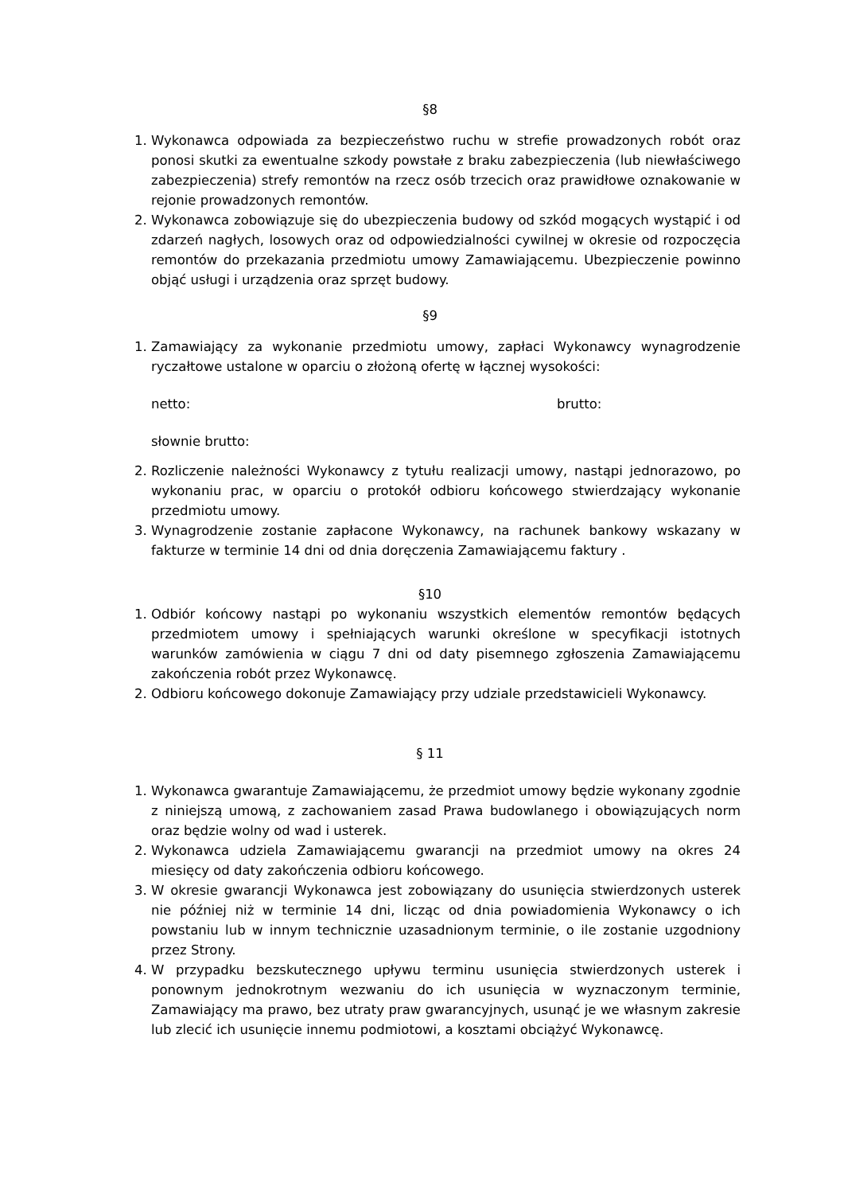§8
1. Wykonawca odpowiada za bezpieczeństwo ruchu w strefie prowadzonych robót oraz ponosi skutki za ewentualne szkody powstałe z braku zabezpieczenia (lub niewłaściwego zabezpieczenia) strefy remontów na rzecz osób trzecich oraz prawidłowe oznakowanie w rejonie prowadzonych remontów.
2. Wykonawca zobowiązuje się do ubezpieczenia budowy od szkód mogących wystąpić i od zdarzeń nagłych, losowych oraz od odpowiedzialności cywilnej w okresie od rozpoczęcia remontów do przekazania przedmiotu umowy Zamawiającemu. Ubezpieczenie powinno objąć usługi i urządzenia oraz sprzęt budowy.
§9
1. Zamawiający za wykonanie przedmiotu umowy, zapłaci Wykonawcy wynagrodzenie ryczałtowe ustalone w oparciu o złożoną ofertę w łącznej wysokości:
netto: brutto:
słownie brutto:
2. Rozliczenie należności Wykonawcy z tytułu realizacji umowy, nastąpi jednorazowo, po wykonaniu prac, w oparciu o protokół odbioru końcowego stwierdzający wykonanie przedmiotu umowy.
3. Wynagrodzenie zostanie zapłacone Wykonawcy, na rachunek bankowy wskazany w fakturze w terminie 14 dni od dnia doręczenia Zamawiającemu faktury .
§10
1. Odbiór końcowy nastąpi po wykonaniu wszystkich elementów remontów będących przedmiotem umowy i spełniających warunki określone w specyfikacji istotnych warunków zamówienia w ciągu 7 dni od daty pisemnego zgłoszenia Zamawiającemu zakończenia robót przez Wykonawcę.
2. Odbioru końcowego dokonuje Zamawiający przy udziale przedstawicieli Wykonawcy.
§ 11
1. Wykonawca gwarantuje Zamawiającemu, że przedmiot umowy będzie wykonany zgodnie z niniejszą umową, z zachowaniem zasad Prawa budowlanego i obowiązujących norm oraz będzie wolny od wad i usterek.
2. Wykonawca udziela Zamawiającemu gwarancji na przedmiot umowy na okres 24 miesięcy od daty zakończenia odbioru końcowego.
3. W okresie gwarancji Wykonawca jest zobowiązany do usunięcia stwierdzonych usterek nie później niż w terminie 14 dni, licząc od dnia powiadomienia Wykonawcy o ich powstaniu lub w innym technicznie uzasadnionym terminie, o ile zostanie uzgodniony przez Strony.
4. W przypadku bezskutecznego upływu terminu usunięcia stwierdzonych usterek i ponownym jednokrotnym wezwaniu do ich usunięcia w wyznaczonym terminie, Zamawiający ma prawo, bez utraty praw gwarancyjnych, usunąć je we własnym zakresie lub zlecić ich usunięcie innemu podmiotowi, a kosztami obciążyć Wykonawcę.